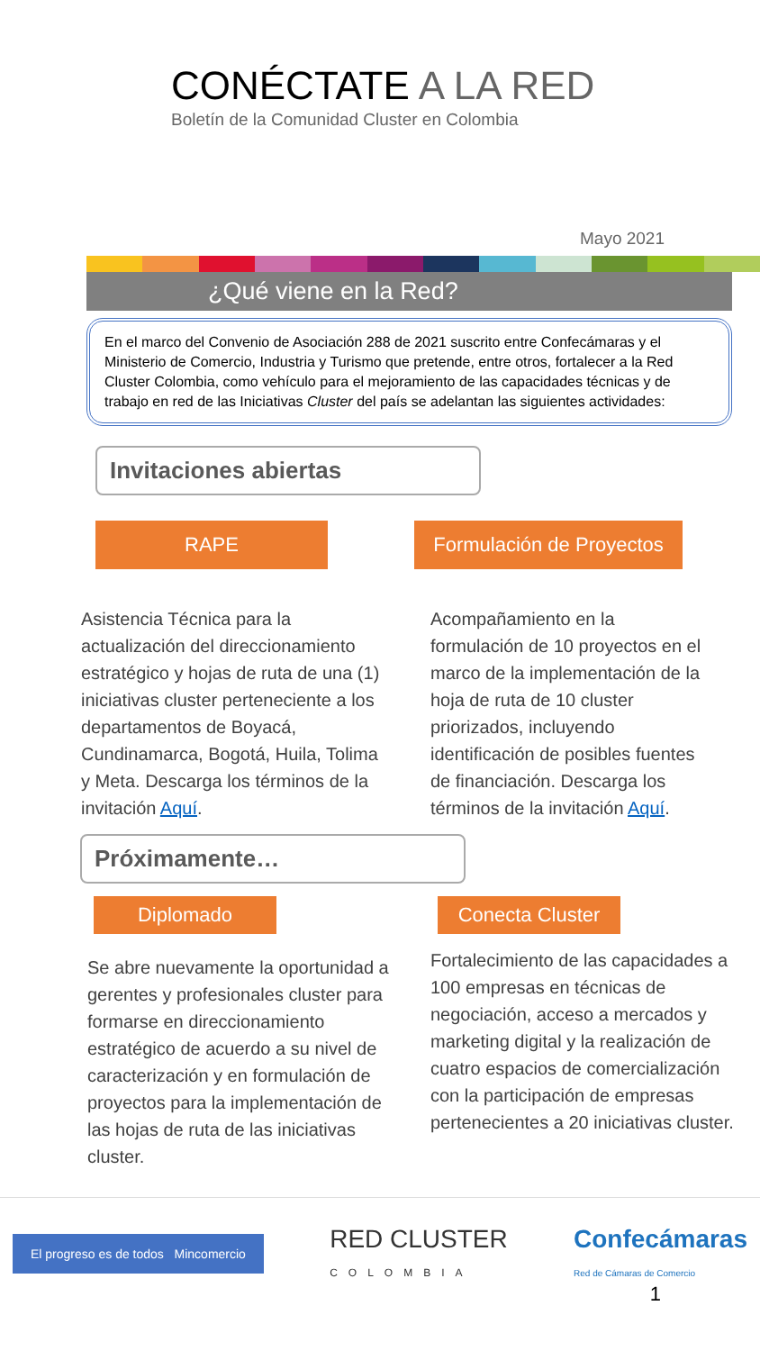CONÉCTATE A LA RED
Boletín de la Comunidad Cluster en Colombia
Mayo 2021
¿Qué viene en la Red?
En el marco del Convenio de Asociación 288 de 2021 suscrito entre Confecámaras y el Ministerio de Comercio, Industria y Turismo que pretende, entre otros, fortalecer a la Red Cluster Colombia, como vehículo para el mejoramiento de las capacidades técnicas y de trabajo en red de las Iniciativas Cluster del país se adelantan las siguientes actividades:
Invitaciones abiertas
RAPE
Asistencia Técnica para la actualización del direccionamiento estratégico y hojas de ruta de una (1) iniciativas cluster perteneciente a los departamentos de Boyacá, Cundinamarca, Bogotá, Huila, Tolima y Meta. Descarga los términos de la invitación Aquí.
Formulación de Proyectos
Acompañamiento en la formulación de 10 proyectos en el marco de la implementación de la hoja de ruta de 10 cluster priorizados, incluyendo identificación de posibles fuentes de financiación. Descarga los términos de la invitación Aquí.
Próximamente…
Diplomado
Se abre nuevamente la oportunidad a gerentes y profesionales cluster para formarse en direccionamiento estratégico de acuerdo a su nivel de caracterización y en formulación de proyectos para la implementación de las hojas de ruta de las iniciativas cluster.
Conecta Cluster
Fortalecimiento de las capacidades a 100 empresas en técnicas de negociación, acceso a mercados y marketing digital y la realización de cuatro espacios de comercialización con la participación de empresas pertenecientes a 20 iniciativas cluster.
El progreso es de todos Mincomercio
RED CLUSTER
COLOMBIA
Confecámaras
Red de Cámaras de Comercio
1